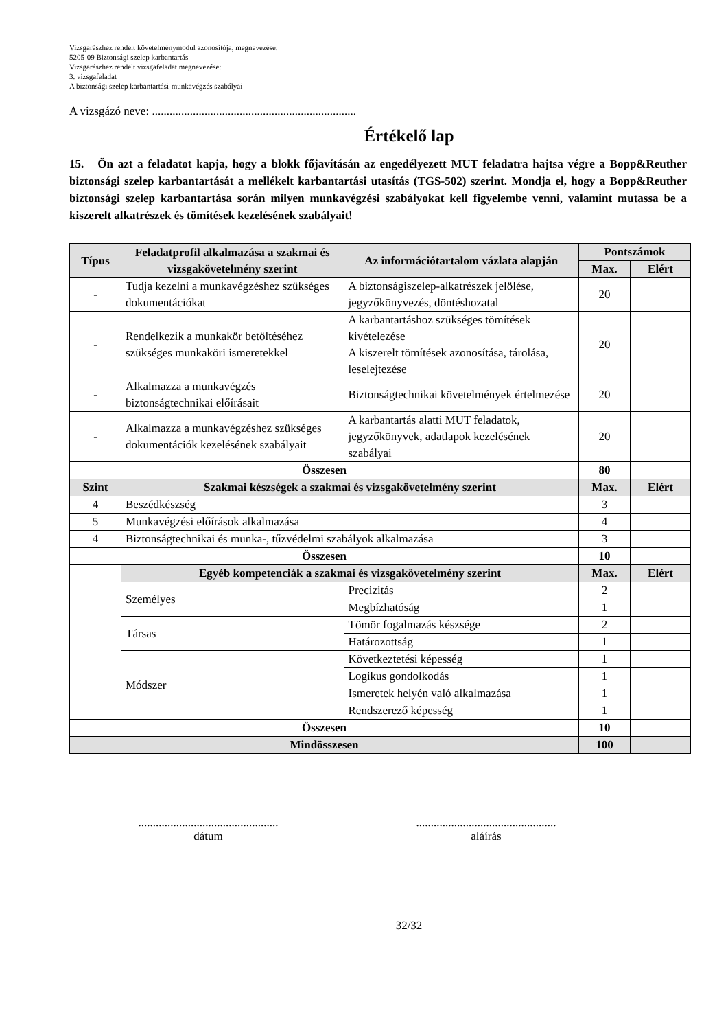Vizsgarészhez rendelt követelménymodul azonosítója, megnevezése:
5205-09 Biztonsági szelep karbantartás
Vizsgarészhez rendelt vizsgafeladat megnevezése:
3. vizsgafeladat
A biztonsági szelep karbantartási-munkavégzés szabályai
A vizsgázó neve: ......................................................................
Értékelő lap
15. Ön azt a feladatot kapja, hogy a blokk főjavításán az engedélyezett MUT feladatra hajtsa végre a Bopp&Reuther biztonsági szelep karbantartását a mellékelt karbantartási utasítás (TGS-502) szerint. Mondja el, hogy a Bopp&Reuther biztonsági szelep karbantartása során milyen munkavégzési szabályokat kell figyelembe venni, valamint mutassa be a kiszerelt alkatrészek és tömítések kezelésének szabályait!
| Típus | Feladatprofil alkalmazása a szakmai és vizsgakövetelmény szerint | Az információtartalom vázlata alapján | Pontszámok | |
| --- | --- | --- | --- | --- |
| | | | Max. | Elért |
| - | Tudja kezelni a munkavégzéshez szükséges dokumentációkat | A biztonságiszelep-alkatrészek jelölése, jegyzőkönyvezés, döntéshozatal | 20 | |
| - | Rendelkezik a munkakör betöltéséhez szükséges munkaköri ismeretekkel | A karbantartáshoz szükséges tömítések kivételezése A kiszerelt tömítések azonosítása, tárolása, leselejtezése | 20 | |
| - | Alkalmazza a munkavégzés biztonságtechnikai előírásait | Biztonságtechnikai követelmények értelmezése | 20 | |
| - | Alkalmazza a munkavégzéshez szükséges dokumentációk kezelésének szabályait | A karbantartás alatti MUT feladatok, jegyzőkönyvek, adatlapok kezelésének szabályai | 20 | |
| Összesen | | | 80 | |
| Szint | Szakmai készségek a szakmai és vizsgakövetelmény szerint | | Max. | Elért |
| 4 | Beszédkészség | | 3 | |
| 5 | Munkavégzési előírások alkalmazása | | 4 | |
| 4 | Biztonságtechnikai és munka-, tűzvédelmi szabályok alkalmazása | | 3 | |
| Összesen | | | 10 | |
| | Egyéb kompetenciák a szakmai és vizsgakövetelmény szerint | | Max. | Elért |
| | Személyes | Precizitás | 2 | |
| | | Megbízhatóság | 1 | |
| | Társas | Tömör fogalmazás készsége | 2 | |
| | | Határozottság | 1 | |
| | Módszer | Következtetési képesség | 1 | |
| | | Logikus gondolkodás | 1 | |
| | | Ismeretek helyén való alkalmazása | 1 | |
| | | Rendszerező képesség | 1 | |
| Összesen | | | 10 | |
| Mindösszesen | | | 100 | |
................................................
dátum
................................................
aláírás
32/32